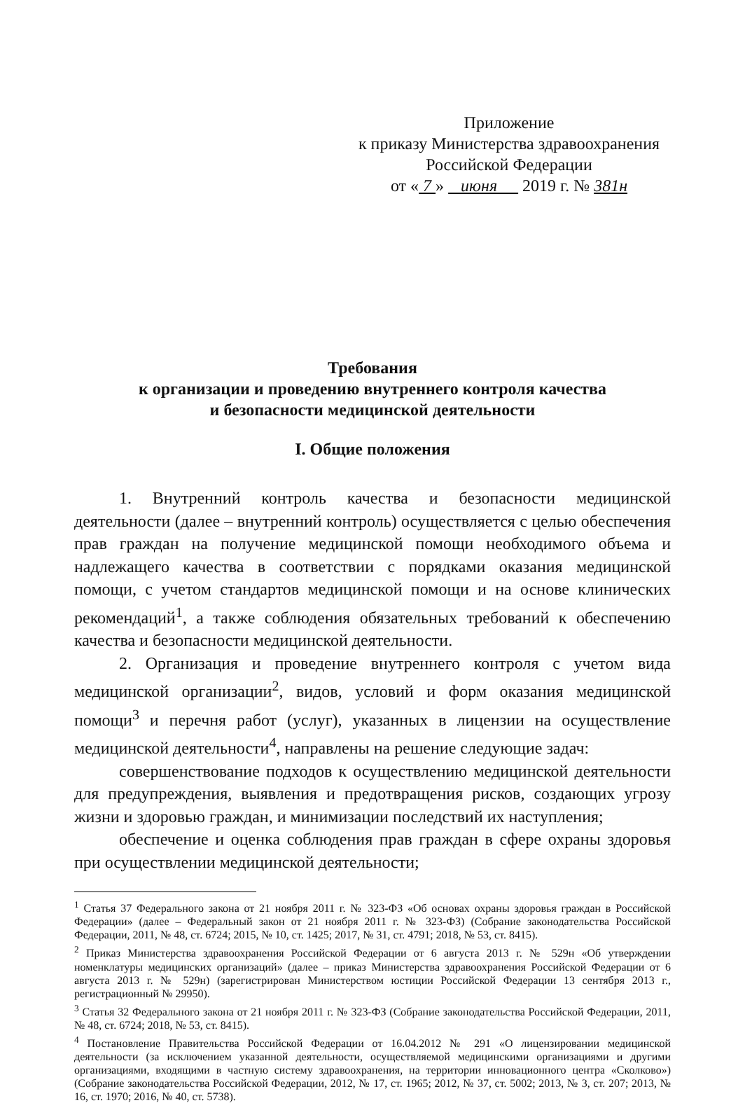Приложение
к приказу Министерства здравоохранения
Российской Федерации
от « 7 » июня 2019 г. № 381н
Требования
к организации и проведению внутреннего контроля качества
и безопасности медицинской деятельности
I. Общие положения
1. Внутренний контроль качества и безопасности медицинской деятельности (далее – внутренний контроль) осуществляется с целью обеспечения прав граждан на получение медицинской помощи необходимого объема и надлежащего качества в соответствии с порядками оказания медицинской помощи, с учетом стандартов медицинской помощи и на основе клинических рекомендаций<sup>1</sup>, а также соблюдения обязательных требований к обеспечению качества и безопасности медицинской деятельности.
2. Организация и проведение внутреннего контроля с учетом вида медицинской организации<sup>2</sup>, видов, условий и форм оказания медицинской помощи<sup>3</sup> и перечня работ (услуг), указанных в лицензии на осуществление медицинской деятельности<sup>4</sup>, направлены на решение следующие задач:
совершенствование подходов к осуществлению медицинской деятельности для предупреждения, выявления и предотвращения рисков, создающих угрозу жизни и здоровью граждан, и минимизации последствий их наступления;
обеспечение и оценка соблюдения прав граждан в сфере охраны здоровья при осуществлении медицинской деятельности;
<sup>1</sup> Статья 37 Федерального закона от 21 ноября 2011 г. № 323-ФЗ «Об основах охраны здоровья граждан в Российской Федерации» (далее – Федеральный закон от 21 ноября 2011 г. № 323-ФЗ) (Собрание законодательства Российской Федерации, 2011, № 48, ст. 6724; 2015, № 10, ст. 1425; 2017, № 31, ст. 4791; 2018, № 53, ст. 8415).
<sup>2</sup> Приказ Министерства здравоохранения Российской Федерации от 6 августа 2013 г. № 529н «Об утверждении номенклатуры медицинских организаций» (далее – приказ Министерства здравоохранения Российской Федерации от 6 августа 2013 г. № 529н) (зарегистрирован Министерством юстиции Российской Федерации 13 сентября 2013 г., регистрационный № 29950).
<sup>3</sup> Статья 32 Федерального закона от 21 ноября 2011 г. № 323-ФЗ (Собрание законодательства Российской Федерации, 2011, № 48, ст. 6724; 2018, № 53, ст. 8415).
<sup>4</sup> Постановление Правительства Российской Федерации от 16.04.2012 № 291 «О лицензировании медицинской деятельности (за исключением указанной деятельности, осуществляемой медицинскими организациями и другими организациями, входящими в частную систему здравоохранения, на территории инновационного центра «Сколково») (Собрание законодательства Российской Федерации, 2012, № 17, ст. 1965; 2012, № 37, ст. 5002; 2013, № 3, ст. 207; 2013, № 16, ст. 1970; 2016, № 40, ст. 5738).